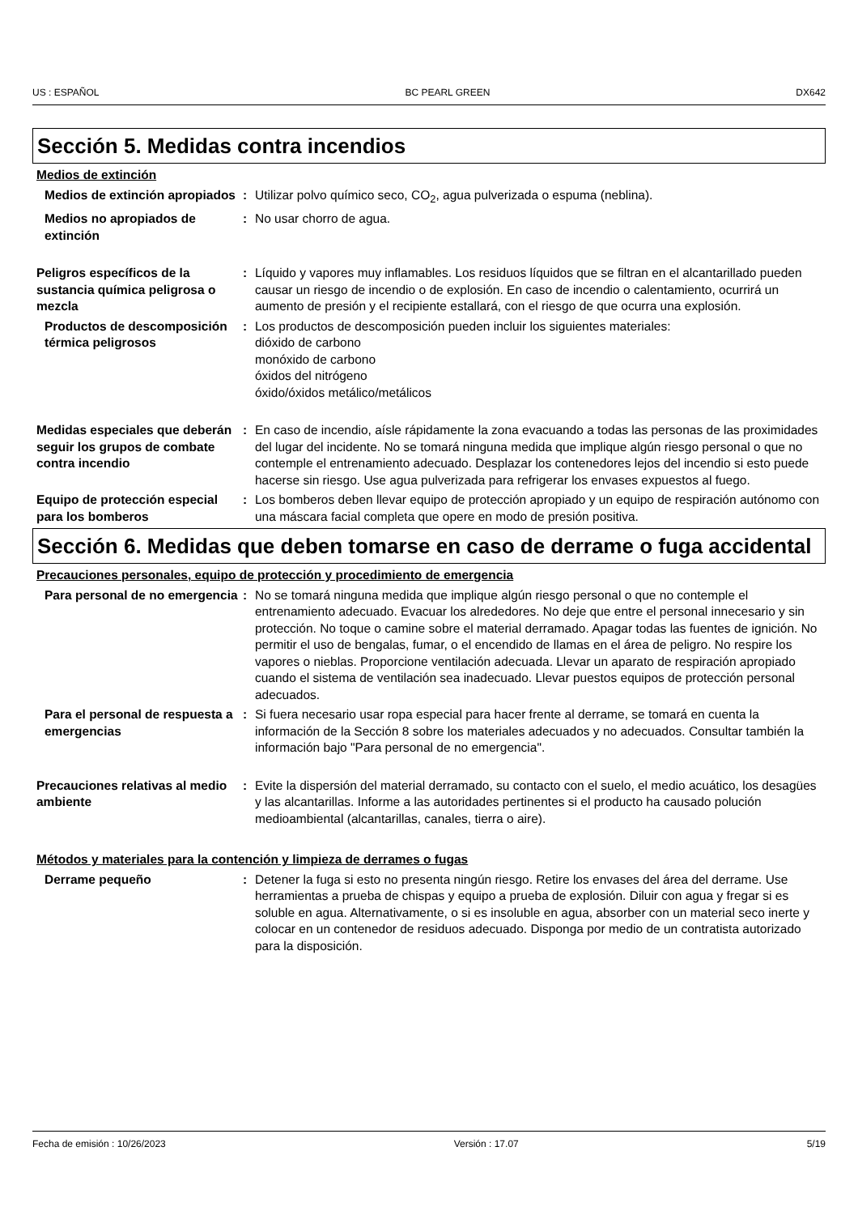US : ESPAÑOL BC PEARL GREEN DX642
Sección 5. Medidas contra incendios
Medios de extinción
Medios de extinción apropiados
: Utilizar polvo químico seco, CO<sub>2</sub>, agua pulverizada o espuma (neblina).
Medios no apropiados de extinción
: No usar chorro de agua.
Peligros específicos de la sustancia química peligrosa o mezcla
: Líquido y vapores muy inflamables. Los residuos líquidos que se filtran en el alcantarillado pueden causar un riesgo de incendio o de explosión. En caso de incendio o calentamiento, ocurrirá un aumento de presión y el recipiente estallará, con el riesgo de que ocurra una explosión.
Productos de descomposición térmica peligrosos
: Los productos de descomposición pueden incluir los siguientes materiales:
dióxido de carbono
monóxido de carbono
óxidos del nitrógeno
óxido/óxidos metálico/metálicos
Medidas especiales que deberán seguir los grupos de combate contra incendio
: En caso de incendio, aísle rápidamente la zona evacuando a todas las personas de las proximidades del lugar del incidente. No se tomará ninguna medida que implique algún riesgo personal o que no contemple el entrenamiento adecuado. Desplazar los contenedores lejos del incendio si esto puede hacerse sin riesgo. Use agua pulverizada para refrigerar los envases expuestos al fuego.
Equipo de protección especial para los bomberos
: Los bomberos deben llevar equipo de protección apropiado y un equipo de respiración autónomo con una máscara facial completa que opere en modo de presión positiva.
Sección 6. Medidas que deben tomarse en caso de derrame o fuga accidental
Precauciones personales, equipo de protección y procedimiento de emergencia
Para personal de no emergencia
: No se tomará ninguna medida que implique algún riesgo personal o que no contemple el entrenamiento adecuado. Evacuar los alrededores. No deje que entre el personal innecesario y sin protección. No toque o camine sobre el material derramado. Apagar todas las fuentes de ignición. No permitir el uso de bengalas, fumar, o el encendido de llamas en el área de peligro. No respire los vapores o nieblas. Proporcione ventilación adecuada. Llevar un aparato de respiración apropiado cuando el sistema de ventilación sea inadecuado. Llevar puestos equipos de protección personal adecuados.
Para el personal de respuesta a emergencias
: Si fuera necesario usar ropa especial para hacer frente al derrame, se tomará en cuenta la información de la Sección 8 sobre los materiales adecuados y no adecuados. Consultar también la información bajo "Para personal de no emergencia".
Precauciones relativas al medio ambiente
: Evite la dispersión del material derramado, su contacto con el suelo, el medio acuático, los desagües y las alcantarillas. Informe a las autoridades pertinentes si el producto ha causado polución medioambiental (alcantarillas, canales, tierra o aire).
Métodos y materiales para la contención y limpieza de derrames o fugas
Derrame pequeño : Detener la fuga si esto no presenta ningún riesgo. Retire los envases del área del derrame. Use herramientas a prueba de chispas y equipo a prueba de explosión. Diluir con agua y fregar si es soluble en agua. Alternativamente, o si es insoluble en agua, absorber con un material seco inerte y colocar en un contenedor de residuos adecuado. Disponga por medio de un contratista autorizado para la disposición.
Fecha de emisión : 10/26/2023 Versión : 17.07 5/19